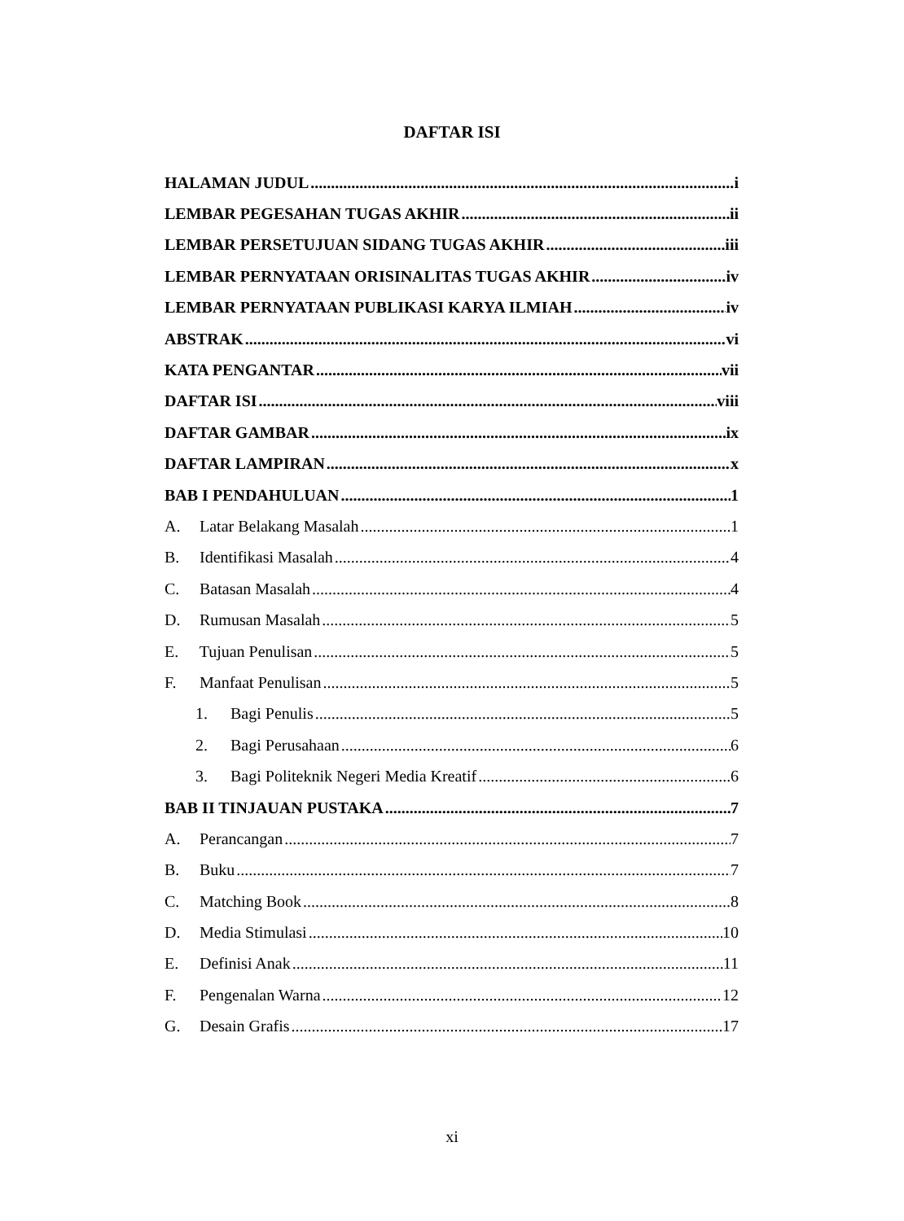DAFTAR ISI
HALAMAN JUDUL i
LEMBAR PEGESAHAN TUGAS AKHIR ii
LEMBAR PERSETUJUAN SIDANG TUGAS AKHIR iii
LEMBAR PERNYATAAN ORISINALITAS TUGAS AKHIR iv
LEMBAR PERNYATAAN PUBLIKASI KARYA ILMIAH iv
ABSTRAK vi
KATA PENGANTAR vii
DAFTAR ISI viii
DAFTAR GAMBAR ix
DAFTAR LAMPIRAN x
BAB I PENDAHULUAN 1
A. Latar Belakang Masalah 1
B. Identifikasi Masalah 4
C. Batasan Masalah 4
D. Rumusan Masalah 5
E. Tujuan Penulisan 5
F. Manfaat Penulisan 5
1. Bagi Penulis 5
2. Bagi Perusahaan 6
3. Bagi Politeknik Negeri Media Kreatif 6
BAB II TINJAUAN PUSTAKA 7
A. Perancangan 7
B. Buku 7
C. Matching Book 8
D. Media Stimulasi 10
E. Definisi Anak 11
F. Pengenalan Warna 12
G. Desain Grafis 17
xi